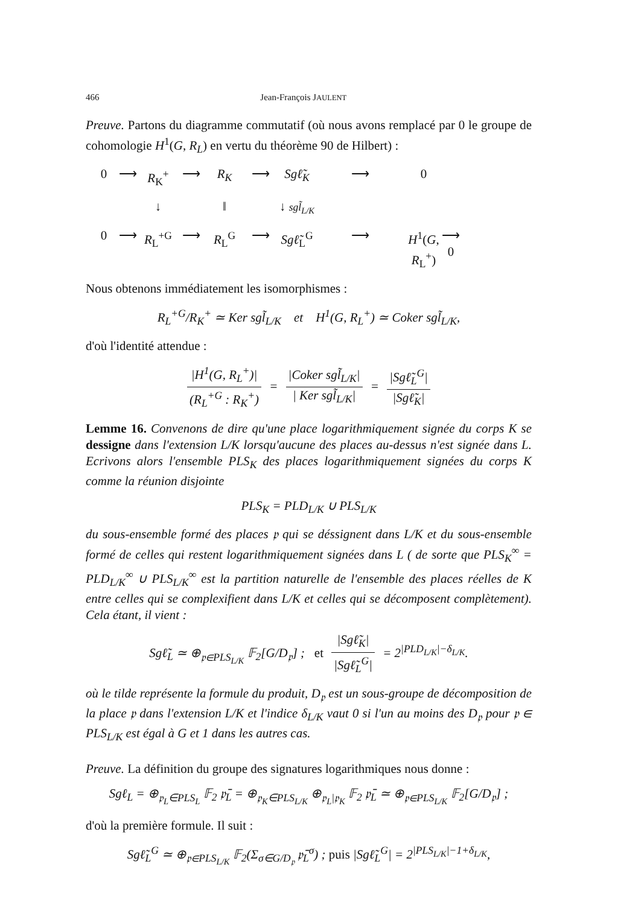466 Jean-François JAULENT
Preuve. Partons du diagramme commutatif (où nous avons remplacé par 0 le groupe de cohomologie H<sup>1</sup>(G, R<sub>L</sub>) en vertu du théorème 90 de Hilbert) :
0 ⟶ R<sub>K</sub><sup>+</sup> ⟶ R<sub>K</sub> ⟶ Sgℓ̃<sub>K</sub> ⟶ 0 ↓ ‖ ↓ sgl̃<sub>L/K</sub> 0 ⟶ R<sub>L</sub><sup>+G</sup> ⟶ R<sub>L</sub><sup>G</sup> ⟶ Sgℓ̃<sub>L</sub><sup>G</sup> ⟶ H<sup>1</sup>(G, R<sub>L</sub><sup>+</sup>) ⟶ 0
Nous obtenons immédiatement les isomorphismes :
R<sub>L</sub><sup>+G</sup>/R<sub>K</sub><sup>+</sup> ≃ Ker sgl̃<sub>L/K</sub> et H<sup>1</sup>(G, R<sub>L</sub><sup>+</sup>) ≃ Coker sgl̃<sub>L/K</sub>,
d'où l'identité attendue :
|H<sup>1</sup>(G, R<sub>L</sub><sup>+</sup>)| (R<sub>L</sub><sup>+G</sup> : R<sub>K</sub><sup>+</sup>) = |Coker sgl̃<sub>L/K</sub>| | Ker sgl̃<sub>L/K</sub>| = |Sgℓ̃<sub>L</sub><sup>G</sup>| |Sgℓ̃<sub>K</sub>|
Lemme 16. Convenons de dire qu'une place logarithmiquement signée du corps K se dessigne dans l'extension L/K lorsqu'aucune des places au-dessus n'est signée dans L. Ecrivons alors l'ensemble PLS<sub>K</sub> des places logarithmiquement signées du corps K comme la réunion disjointe
PLS<sub>K</sub> = PLD<sub>L/K</sub> ∪ PLS<sub>L/K</sub>
du sous-ensemble formé des places 𝔭 qui se déssignent dans L/K et du sous-ensemble formé de celles qui restent logarithmiquement signées dans L ( de sorte que PLS<sub>K</sub><sup>∞</sup> = PLD<sub>L/K</sub><sup>∞</sup> ∪ PLS<sub>L/K</sub><sup>∞</sup> est la partition naturelle de l'ensemble des places réelles de K entre celles qui se complexifient dans L/K et celles qui se décomposent complètement). Cela étant, il vient :
Sgℓ̃<sub>L</sub> ≃ ⊕<sub>𝔭∈PLS<sub>L/K</sub></sub> 𝔽<sub>2</sub>[G/D<sub>𝔭</sub>] ; et |Sgℓ̃<sub>K</sub>| |Sgℓ̃<sub>L</sub><sup>G</sup>| = 2<sup>|PLD<sub>L/K</sub>|−δ<sub>L/K</sub></sup>.
où le tilde représente la formule du produit, D<sub>𝔭</sub> est un sous-groupe de décomposition de la place 𝔭 dans l'extension L/K et l'indice δ<sub>L/K</sub> vaut 0 si l'un au moins des D<sub>𝔭</sub> pour 𝔭 ∈ PLS<sub>L/K</sub> est égal à G et 1 dans les autres cas.
Preuve. La définition du groupe des signatures logarithmiques nous donne :
Sgℓ<sub>L</sub> = ⊕<sub>𝔭<sub>L</sub>∈PLS<sub>L</sub></sub> 𝔽<sub>2</sub> 𝔭̄<sub>L</sub> = ⊕<sub>𝔭<sub>K</sub>∈PLS<sub>L/K</sub></sub> ⊕<sub>𝔭<sub>L</sub>|𝔭<sub>K</sub></sub> 𝔽<sub>2</sub> 𝔭̄<sub>L</sub> ≃ ⊕<sub>𝔭∈PLS<sub>L/K</sub></sub> 𝔽<sub>2</sub>[G/D<sub>𝔭</sub>] ;
d'où la première formule. Il suit :
Sgℓ̃<sub>L</sub><sup>G</sup> ≃ ⊕<sub>𝔭∈PLS<sub>L/K</sub></sub> 𝔽<sub>2</sub>(Σ<sub>σ∈G/D<sub>𝔭</sub></sub> 𝔭̄<sub>L</sub><sup>σ</sup>) ; puis |Sgℓ̃<sub>L</sub><sup>G</sup>| = 2<sup>|PLS<sub>L/K</sub>|−1+δ<sub>L/K</sub></sup>,